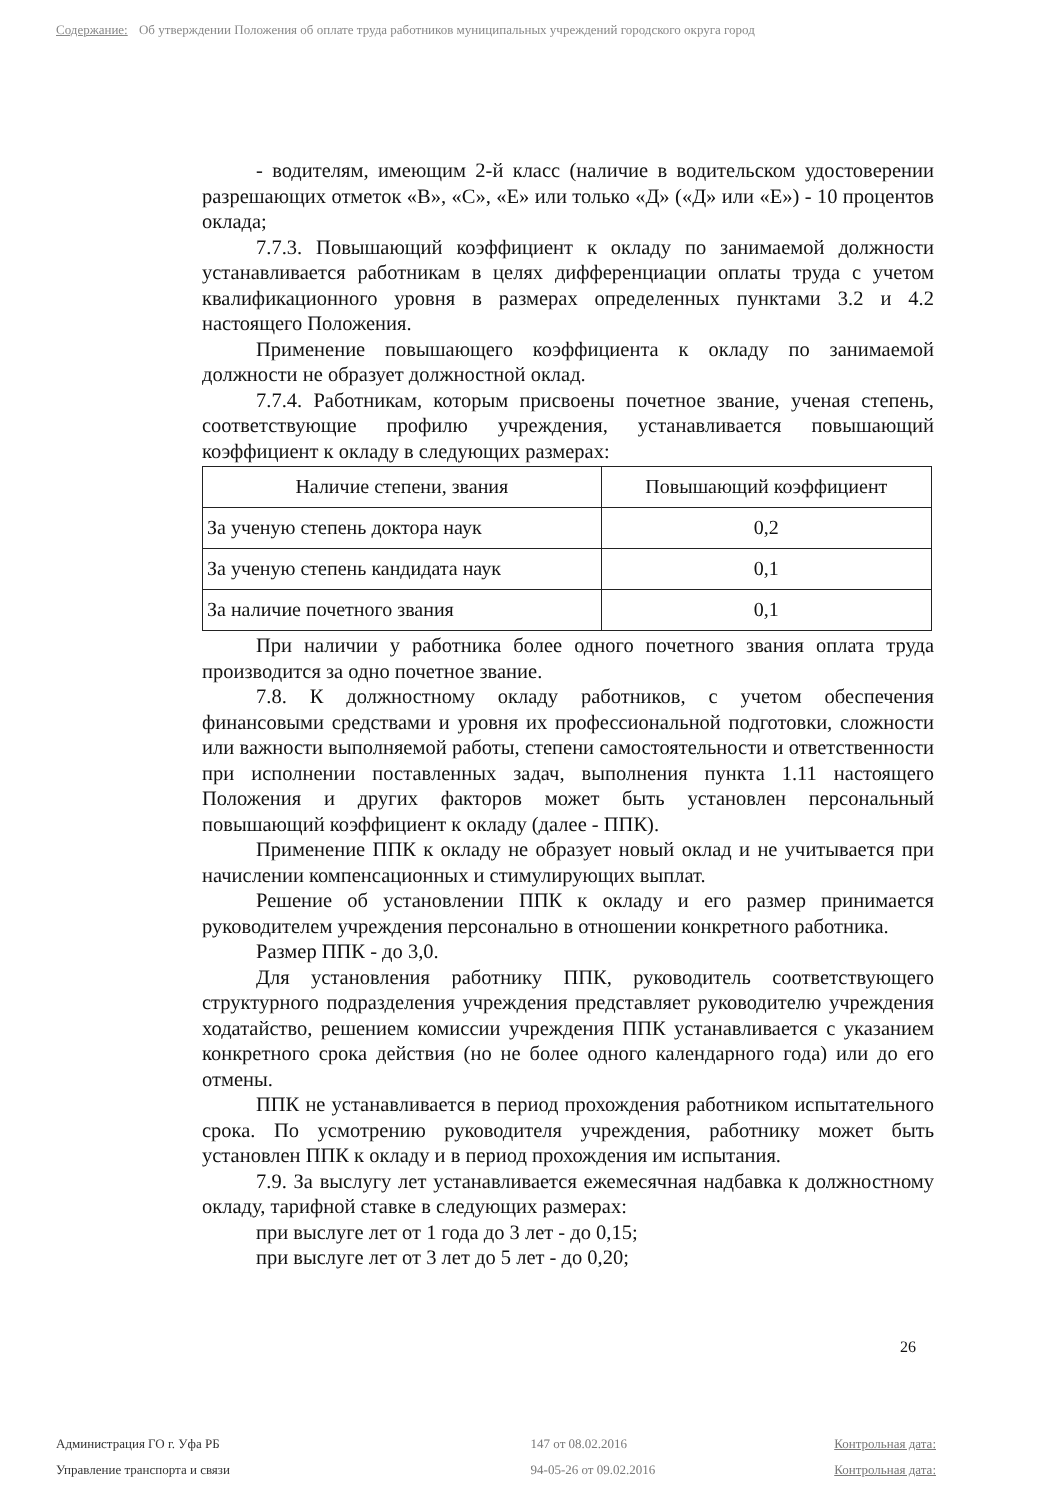Содержание: Об утверждении Положения об оплате труда работников муниципальных учреждений городского округа город
- водителям, имеющим 2-й класс (наличие в водительском удостоверении разрешающих отметок «В», «С», «Е» или только «Д» («Д» или «Е») - 10 процентов оклада;
7.7.3. Повышающий коэффициент к окладу по занимаемой должности устанавливается работникам в целях дифференциации оплаты труда с учетом квалификационного уровня в размерах определенных пунктами 3.2 и 4.2 настоящего Положения.
Применение повышающего коэффициента к окладу по занимаемой должности не образует должностной оклад.
7.7.4. Работникам, которым присвоены почетное звание, ученая степень, соответствующие профилю учреждения, устанавливается повышающий коэффициент к окладу в следующих размерах:
| Наличие степени, звания | Повышающий коэффициент |
| За ученую степень доктора наук | 0,2 |
| За ученую степень кандидата наук | 0,1 |
| За наличие почетного звания | 0,1 |
При наличии у работника более одного почетного звания оплата труда производится за одно почетное звание.
7.8. К должностному окладу работников, с учетом обеспечения финансовыми средствами и уровня их профессиональной подготовки, сложности или важности выполняемой работы, степени самостоятельности и ответственности при исполнении поставленных задач, выполнения пункта 1.11 настоящего Положения и других факторов может быть установлен персональный повышающий коэффициент к окладу (далее - ППК).
Применение ППК к окладу не образует новый оклад и не учитывается при начислении компенсационных и стимулирующих выплат.
Решение об установлении ППК к окладу и его размер принимается руководителем учреждения персонально в отношении конкретного работника.
Размер ППК - до 3,0.
Для установления работнику ППК, руководитель соответствующего структурного подразделения учреждения представляет руководителю учреждения ходатайство, решением комиссии учреждения ППК устанавливается с указанием конкретного срока действия (но не более одного календарного года) или до его отмены.
ППК не устанавливается в период прохождения работником испытательного срока. По усмотрению руководителя учреждения, работнику может быть установлен ППК к окладу и в период прохождения им испытания.
7.9. За выслугу лет устанавливается ежемесячная надбавка к должностному окладу, тарифной ставке в следующих размерах:
при выслуге лет от 1 года до 3 лет - до 0,15;
при выслуге лет от 3 лет до 5 лет - до 0,20;
26
Администрация ГО г. Уфа РБ 147 от 08.02.2016 Контрольная дата:
Управление транспорта и связи 94-05-26 от 09.02.2016 Контрольная дата: